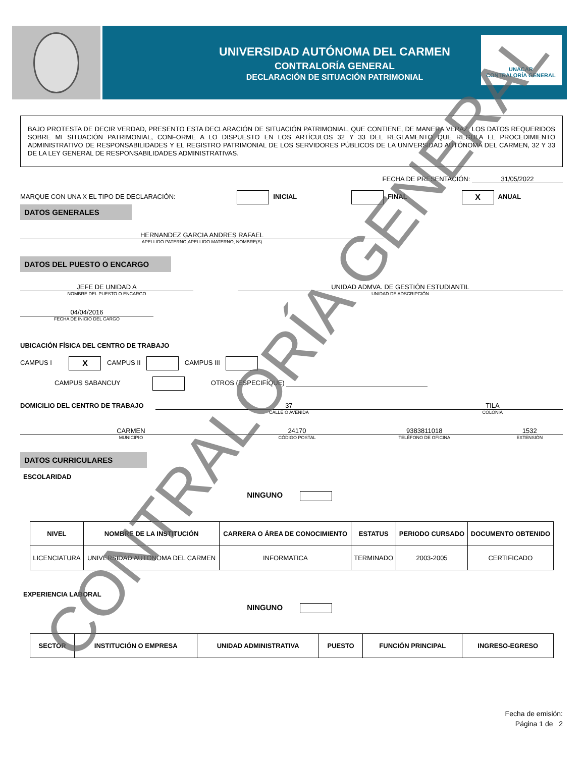UNIVERSIDAD AUTÓNOMA DEL CARMEN
CONTRALORÍA GENERAL
DECLARACIÓN DE SITUACIÓN PATRIMONIAL
UNACAR
CONTRALORÍA GENERAL
BAJO PROTESTA DE DECIR VERDAD, PRESENTO ESTA DECLARACIÓN DE SITUACIÓN PATRIMONIAL, QUE CONTIENE, DE MANERA VERAZ, LOS DATOS REQUERIDOS SOBRE MI SITUACIÓN PATRIMONIAL, CONFORME A LO DISPUESTO EN LOS ARTÍCULOS 32 Y 33 DEL REGLAMENTO QUE REGULA EL PROCEDIMIENTO ADMINISTRATIVO DE RESPONSABILIDADES Y EL REGISTRO PATRIMONIAL DE LOS SERVIDORES PÚBLICOS DE LA UNIVERSIDAD AUTÓNOMA DEL CARMEN, 32 Y 33 DE LA LEY GENERAL DE RESPONSABILIDADES ADMINISTRATIVAS.
FECHA DE PRESENTACIÓN: 31/05/2022
MARQUE CON UNA X EL TIPO DE DECLARACIÓN: INICIAL FINAL X ANUAL
DATOS GENERALES
HERNANDEZ GARCIA ANDRES RAFAEL
APELLIDO PATERNO,APELLIDO MATERNO, NOMBRE(S)
DATOS DEL PUESTO O ENCARGO
JEFE DE UNIDAD A
NOMBRE DEL PUESTO O ENCARGO
UNIDAD ADMVA. DE GESTIÓN ESTUDIANTIL
UNIDAD DE ADSCRIPCIÓN
04/04/2016
FECHA DE INICIO DEL CARGO
UBICACIÓN FÍSICA DEL CENTRO DE TRABAJO
CAMPUS I X CAMPUS II CAMPUS III
CAMPUS SABANCUY OTROS (ESPECIFÍQUE)
DOMICILIO DEL CENTRO DE TRABAJO 37
CALLE O AVENIDA
TILA
COLONIA
CARMEN
MUNICIPIO
24170
CÓDIGO POSTAL
9383811018
TELÉFONO DE OFICINA
1532
EXTENSIÓN
DATOS CURRICULARES
ESCOLARIDAD
NINGUNO
| NIVEL | NOMBRE DE LA INSTITUCIÓN | CARRERA O ÁREA DE CONOCIMIENTO | ESTATUS | PERIODO CURSADO | DOCUMENTO OBTENIDO |
| --- | --- | --- | --- | --- | --- |
| LICENCIATURA | UNIVERSIDAD AUTONOMA DEL CARMEN | INFORMATICA | TERMINADO | 2003-2005 | CERTIFICADO |
EXPERIENCIA LABORAL
NINGUNO
| SECTOR | INSTITUCIÓN O EMPRESA | UNIDAD ADMINISTRATIVA | PUESTO | FUNCIÓN PRINCIPAL | INGRESO-EGRESO |
| --- | --- | --- | --- | --- | --- |
Fecha de emisión:
Página 1 de 2
CONTRALORÍA GENERAL